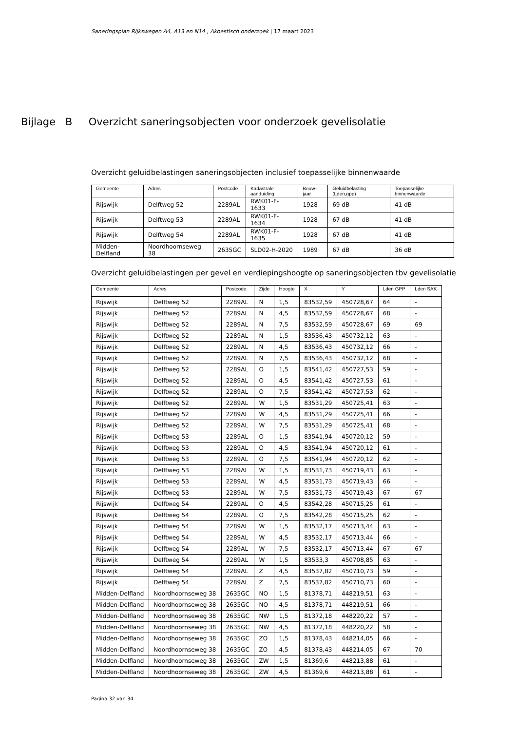Saneringsplan Rijkswegen A4, A13 en N14 , Akoestisch onderzoek | 17 maart 2023
Bijlage B Overzicht saneringsobjecten voor onderzoek gevelisolatie
Overzicht geluidbelastingen saneringsobjecten inclusief toepasselijke binnenwaarde
| Gemeente | Adres | Postcode | Kadastrale aanduiding | Bouw-jaar | Geluidbelasting (Lden,gpp) | Toepasselijke binnenwaarde |
| --- | --- | --- | --- | --- | --- | --- |
| Rijswijk | Delftweg 52 | 2289AL | RWK01-F-1633 | 1928 | 69 dB | 41 dB |
| Rijswijk | Delftweg 53 | 2289AL | RWK01-F-1634 | 1928 | 67 dB | 41 dB |
| Rijswijk | Delftweg 54 | 2289AL | RWK01-F-1635 | 1928 | 67 dB | 41 dB |
| Midden-Delfland | Noordhoornseweg 38 | 2635GC | SLD02-H-2020 | 1989 | 67 dB | 36 dB |
Overzicht geluidbelastingen per gevel en verdiepingshoogte op saneringsobjecten tbv gevelisolatie
| Gemeente | Adres | Postcode | Zijde | Hoogte | X | Y | Lden GPP | Lden SAK |
| --- | --- | --- | --- | --- | --- | --- | --- | --- |
| Rijswijk | Delftweg 52 | 2289AL | N | 1,5 | 83532,59 | 450728,67 | 64 | - |
| Rijswijk | Delftweg 52 | 2289AL | N | 4,5 | 83532,59 | 450728,67 | 68 | - |
| Rijswijk | Delftweg 52 | 2289AL | N | 7,5 | 83532,59 | 450728,67 | 69 | 69 |
| Rijswijk | Delftweg 52 | 2289AL | N | 1,5 | 83536,43 | 450732,12 | 63 | - |
| Rijswijk | Delftweg 52 | 2289AL | N | 4,5 | 83536,43 | 450732,12 | 66 | - |
| Rijswijk | Delftweg 52 | 2289AL | N | 7,5 | 83536,43 | 450732,12 | 68 | - |
| Rijswijk | Delftweg 52 | 2289AL | O | 1,5 | 83541,42 | 450727,53 | 59 | - |
| Rijswijk | Delftweg 52 | 2289AL | O | 4,5 | 83541,42 | 450727,53 | 61 | - |
| Rijswijk | Delftweg 52 | 2289AL | O | 7,5 | 83541,42 | 450727,53 | 62 | - |
| Rijswijk | Delftweg 52 | 2289AL | W | 1,5 | 83531,29 | 450725,41 | 63 | - |
| Rijswijk | Delftweg 52 | 2289AL | W | 4,5 | 83531,29 | 450725,41 | 66 | - |
| Rijswijk | Delftweg 52 | 2289AL | W | 7,5 | 83531,29 | 450725,41 | 68 | - |
| Rijswijk | Delftweg 53 | 2289AL | O | 1,5 | 83541,94 | 450720,12 | 59 | - |
| Rijswijk | Delftweg 53 | 2289AL | O | 4,5 | 83541,94 | 450720,12 | 61 | - |
| Rijswijk | Delftweg 53 | 2289AL | O | 7,5 | 83541,94 | 450720,12 | 62 | - |
| Rijswijk | Delftweg 53 | 2289AL | W | 1,5 | 83531,73 | 450719,43 | 63 | - |
| Rijswijk | Delftweg 53 | 2289AL | W | 4,5 | 83531,73 | 450719,43 | 66 | - |
| Rijswijk | Delftweg 53 | 2289AL | W | 7,5 | 83531,73 | 450719,43 | 67 | 67 |
| Rijswijk | Delftweg 54 | 2289AL | O | 4,5 | 83542,28 | 450715,25 | 61 | - |
| Rijswijk | Delftweg 54 | 2289AL | O | 7,5 | 83542,28 | 450715,25 | 62 | - |
| Rijswijk | Delftweg 54 | 2289AL | W | 1,5 | 83532,17 | 450713,44 | 63 | - |
| Rijswijk | Delftweg 54 | 2289AL | W | 4,5 | 83532,17 | 450713,44 | 66 | - |
| Rijswijk | Delftweg 54 | 2289AL | W | 7,5 | 83532,17 | 450713,44 | 67 | 67 |
| Rijswijk | Delftweg 54 | 2289AL | W | 1,5 | 83533,3 | 450708,85 | 63 | - |
| Rijswijk | Delftweg 54 | 2289AL | Z | 4,5 | 83537,82 | 450710,73 | 59 | - |
| Rijswijk | Delftweg 54 | 2289AL | Z | 7,5 | 83537,82 | 450710,73 | 60 | - |
| Midden-Delfland | Noordhoornseweg 38 | 2635GC | NO | 1,5 | 81378,71 | 448219,51 | 63 | - |
| Midden-Delfland | Noordhoornseweg 38 | 2635GC | NO | 4,5 | 81378,71 | 448219,51 | 66 | - |
| Midden-Delfland | Noordhoornseweg 38 | 2635GC | NW | 1,5 | 81372,18 | 448220,22 | 57 | - |
| Midden-Delfland | Noordhoornseweg 38 | 2635GC | NW | 4,5 | 81372,18 | 448220,22 | 58 | - |
| Midden-Delfland | Noordhoornseweg 38 | 2635GC | ZO | 1,5 | 81378,43 | 448214,05 | 66 | - |
| Midden-Delfland | Noordhoornseweg 38 | 2635GC | ZO | 4,5 | 81378,43 | 448214,05 | 67 | 70 |
| Midden-Delfland | Noordhoornseweg 38 | 2635GC | ZW | 1,5 | 81369,6 | 448213,88 | 61 | - |
| Midden-Delfland | Noordhoornseweg 38 | 2635GC | ZW | 4,5 | 81369,6 | 448213,88 | 61 | - |
Pagina 32 van 34